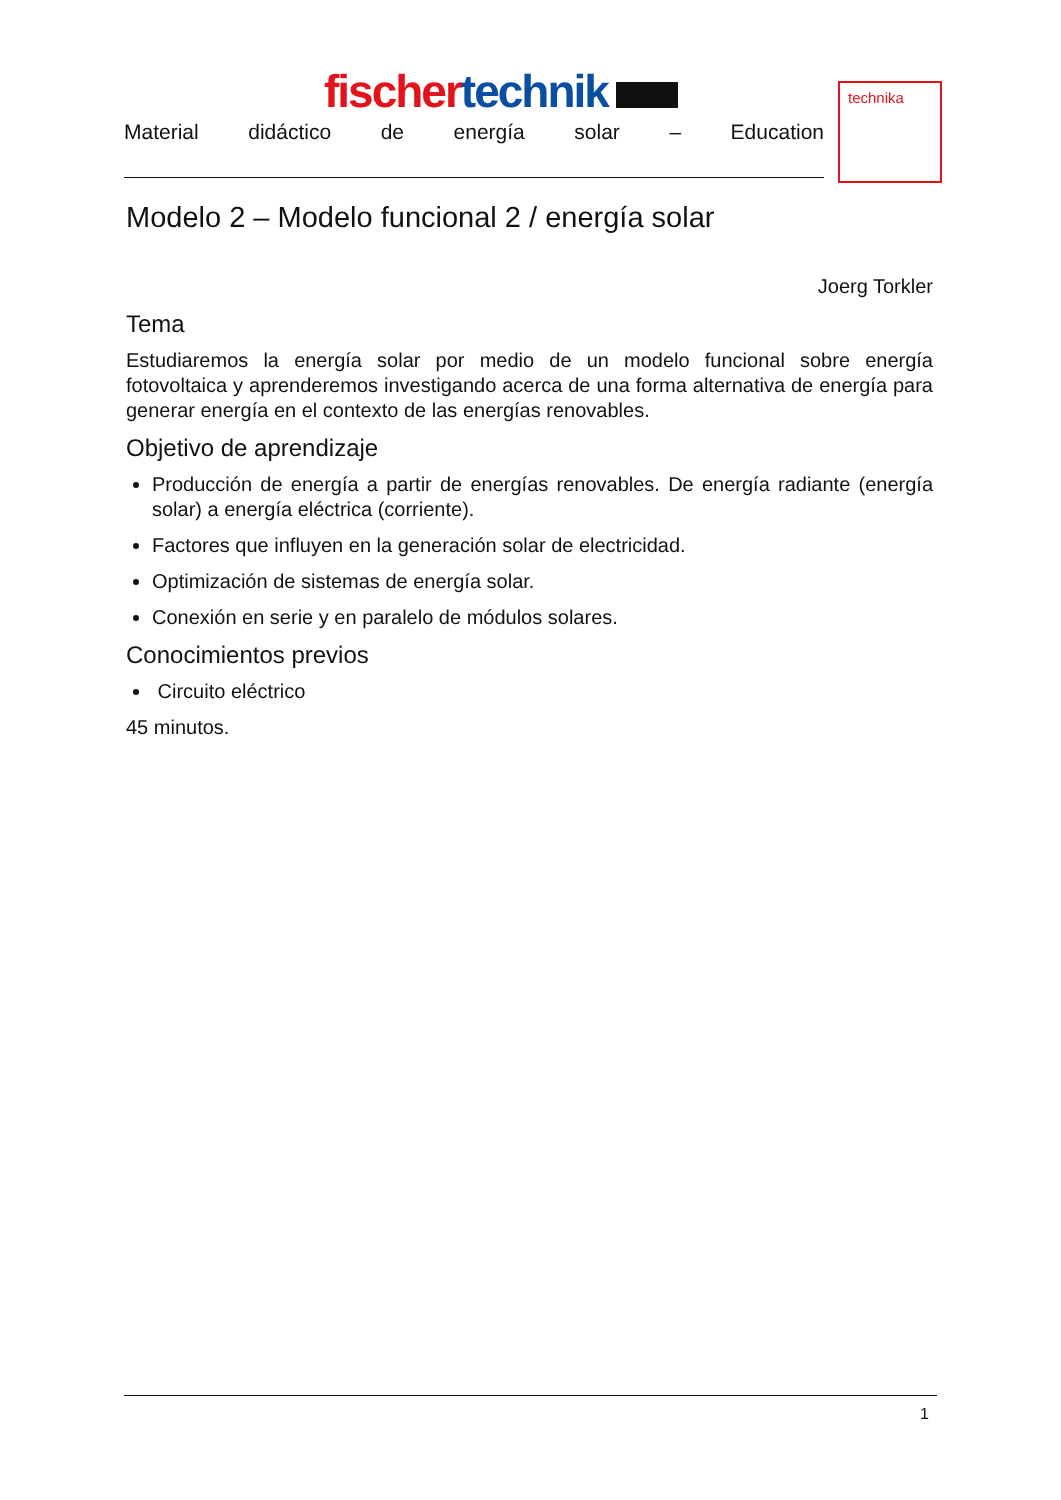fischer technik
Material didáctico de energía solar – Education
technika
Modelo 2 – Modelo funcional 2 / energía solar
Joerg Torkler
Tema
Estudiaremos la energía solar por medio de un modelo funcional sobre energía fotovoltaica y aprenderemos investigando acerca de una forma alternativa de energía para generar energía en el contexto de las energías renovables.
Objetivo de aprendizaje
Producción de energía a partir de energías renovables. De energía radiante (energía solar) a energía eléctrica (corriente).
Factores que influyen en la generación solar de electricidad.
Optimización de sistemas de energía solar.
Conexión en serie y en paralelo de módulos solares.
Conocimientos previos
Circuito eléctrico
45 minutos.
1